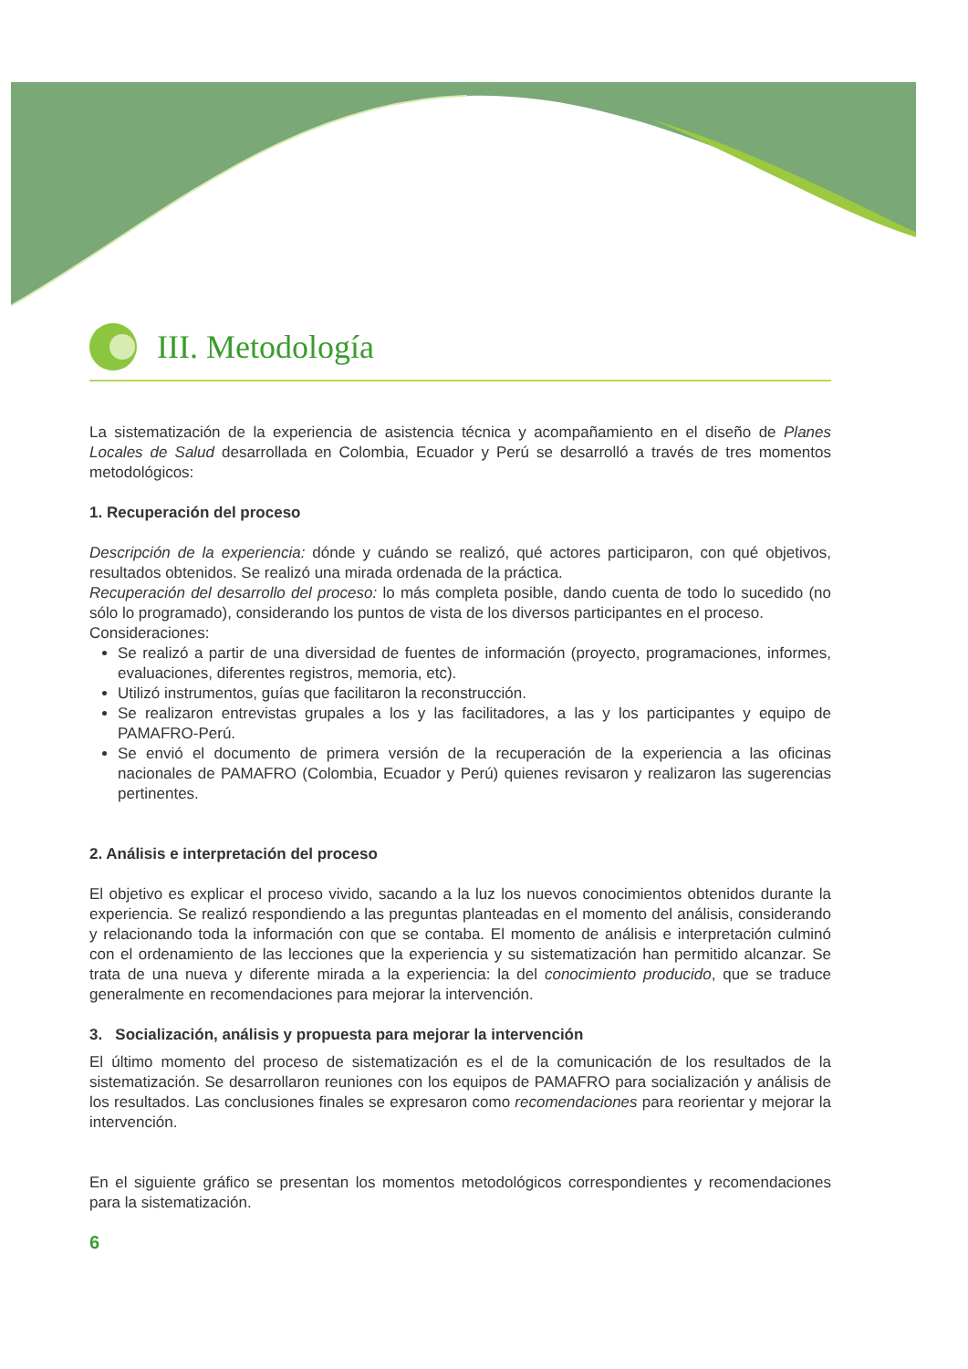III. Metodología
La sistematización de la experiencia de asistencia técnica y acompañamiento en el diseño de Planes Locales de Salud desarrollada en Colombia, Ecuador y Perú se desarrolló a través de tres momentos metodológicos:
1. Recuperación del proceso
Descripción de la experiencia: dónde y cuándo se realizó, qué actores participaron, con qué objetivos, resultados obtenidos. Se realizó una mirada ordenada de la práctica.
Recuperación del desarrollo del proceso: lo más completa posible, dando cuenta de todo lo sucedido (no sólo lo programado), considerando los puntos de vista de los diversos participantes en el proceso.
Consideraciones:
Se realizó a partir de una diversidad de fuentes de información (proyecto, programaciones, informes, evaluaciones, diferentes registros, memoria, etc).
Utilizó instrumentos, guías que facilitaron la reconstrucción.
Se realizaron entrevistas grupales a los y las facilitadores, a las y los participantes y equipo de PAMAFRO-Perú.
Se envió el documento de primera versión de la recuperación de la experiencia a las oficinas nacionales de PAMAFRO (Colombia, Ecuador y Perú) quienes revisaron y realizaron las sugerencias pertinentes.
2. Análisis e interpretación del proceso
El objetivo es explicar el proceso vivido, sacando a la luz los nuevos conocimientos obtenidos durante la experiencia. Se realizó respondiendo a las preguntas planteadas en el momento del análisis, considerando y relacionando toda la información con que se contaba. El momento de análisis e interpretación culminó con el ordenamiento de las lecciones que la experiencia y su sistematización han permitido alcanzar. Se trata de una nueva y diferente mirada a la experiencia: la del conocimiento producido, que se traduce generalmente en recomendaciones para mejorar la intervención.
3. Socialización, análisis y propuesta para mejorar la intervención
El último momento del proceso de sistematización es el de la comunicación de los resultados de la sistematización. Se desarrollaron reuniones con los equipos de PAMAFRO para socialización y análisis de los resultados. Las conclusiones finales se expresaron como recomendaciones para reorientar y mejorar la intervención.
En el siguiente gráfico se presentan los momentos metodológicos correspondientes y recomendaciones para la sistematización.
6